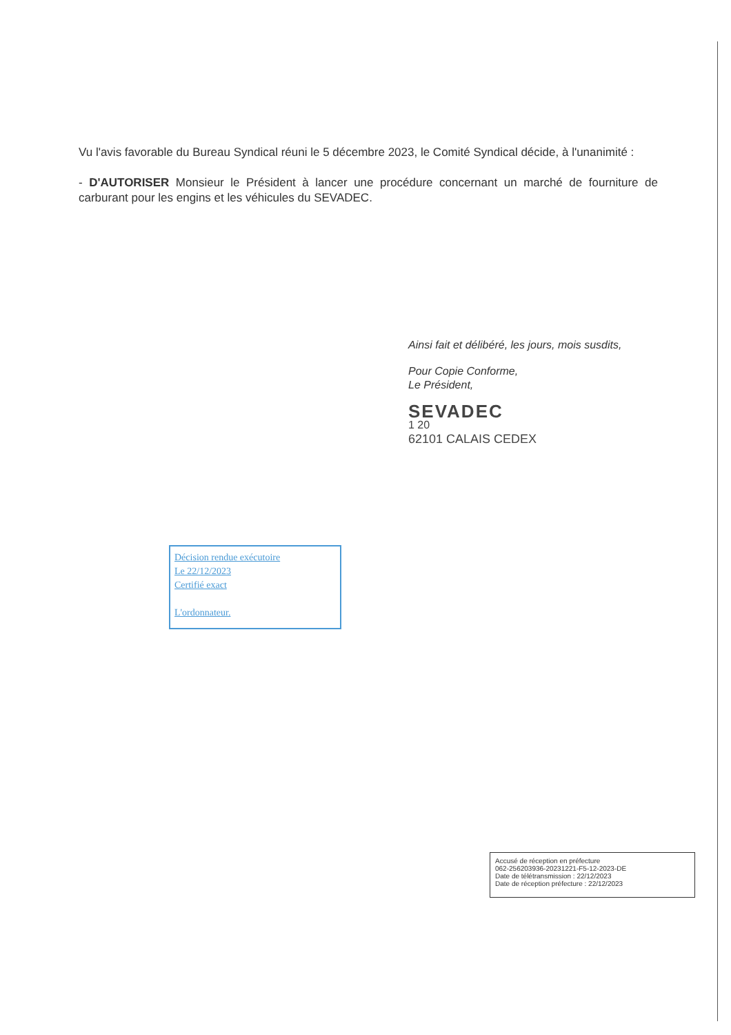Vu l'avis favorable du Bureau Syndical réuni le 5 décembre 2023, le Comité Syndical décide, à l'unanimité :
- D'AUTORISER Monsieur le Président à lancer une procédure concernant un marché de fourniture de carburant pour les engins et les véhicules du SEVADEC.
Ainsi fait et délibéré, les jours, mois susdits,
Pour Copie Conforme,
Le Président,
SEVADEC
1 20
62101 CALAIS CEDEX
Décision rendue exécutoire
Le 22/12/2023
Certifié exact
L'ordonnateur.
Accusé de réception en préfecture
062-256203936-20231221-F5-12-2023-DE
Date de télétransmission : 22/12/2023
Date de réception préfecture : 22/12/2023